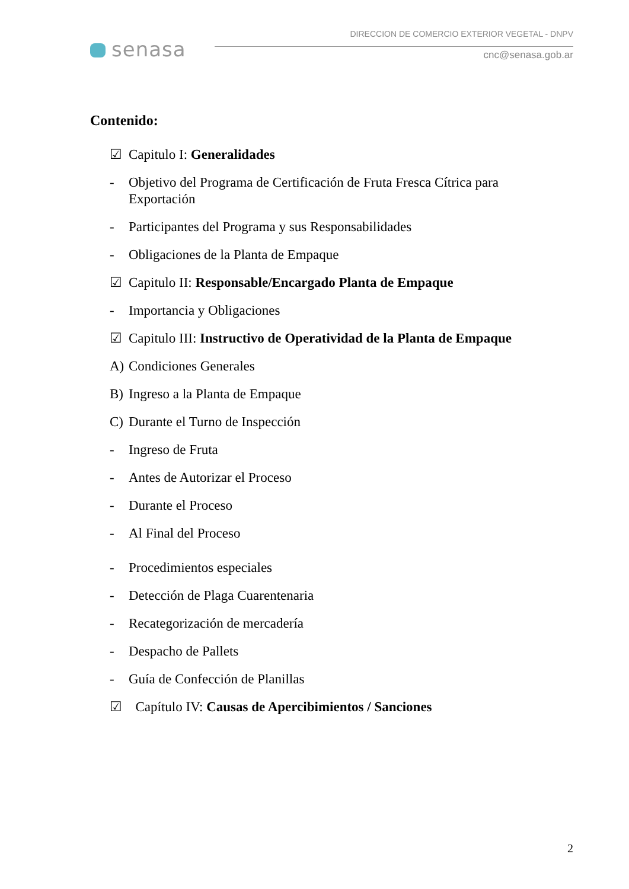senasa
DIRECCION DE COMERCIO EXTERIOR VEGETAL - DNPV
cnc@senasa.gob.ar
Contenido:
☑ Capitulo I: Generalidades
- Objetivo del Programa de Certificación de Fruta Fresca Cítrica para Exportación
- Participantes del Programa y sus Responsabilidades
- Obligaciones de la Planta de Empaque
☑ Capitulo II: Responsable/Encargado Planta de Empaque
- Importancia y Obligaciones
☑ Capitulo III: Instructivo de Operatividad de la Planta de Empaque
A) Condiciones Generales
B) Ingreso a la Planta de Empaque
C) Durante el Turno de Inspección
- Ingreso de Fruta
- Antes de Autorizar el Proceso
- Durante el Proceso
- Al Final del Proceso
- Procedimientos especiales
- Detección de Plaga Cuarentenaria
- Recategorización de mercadería
- Despacho de Pallets
- Guía de Confección de Planillas
☑ Capítulo IV: Causas de Apercibimientos / Sanciones
2